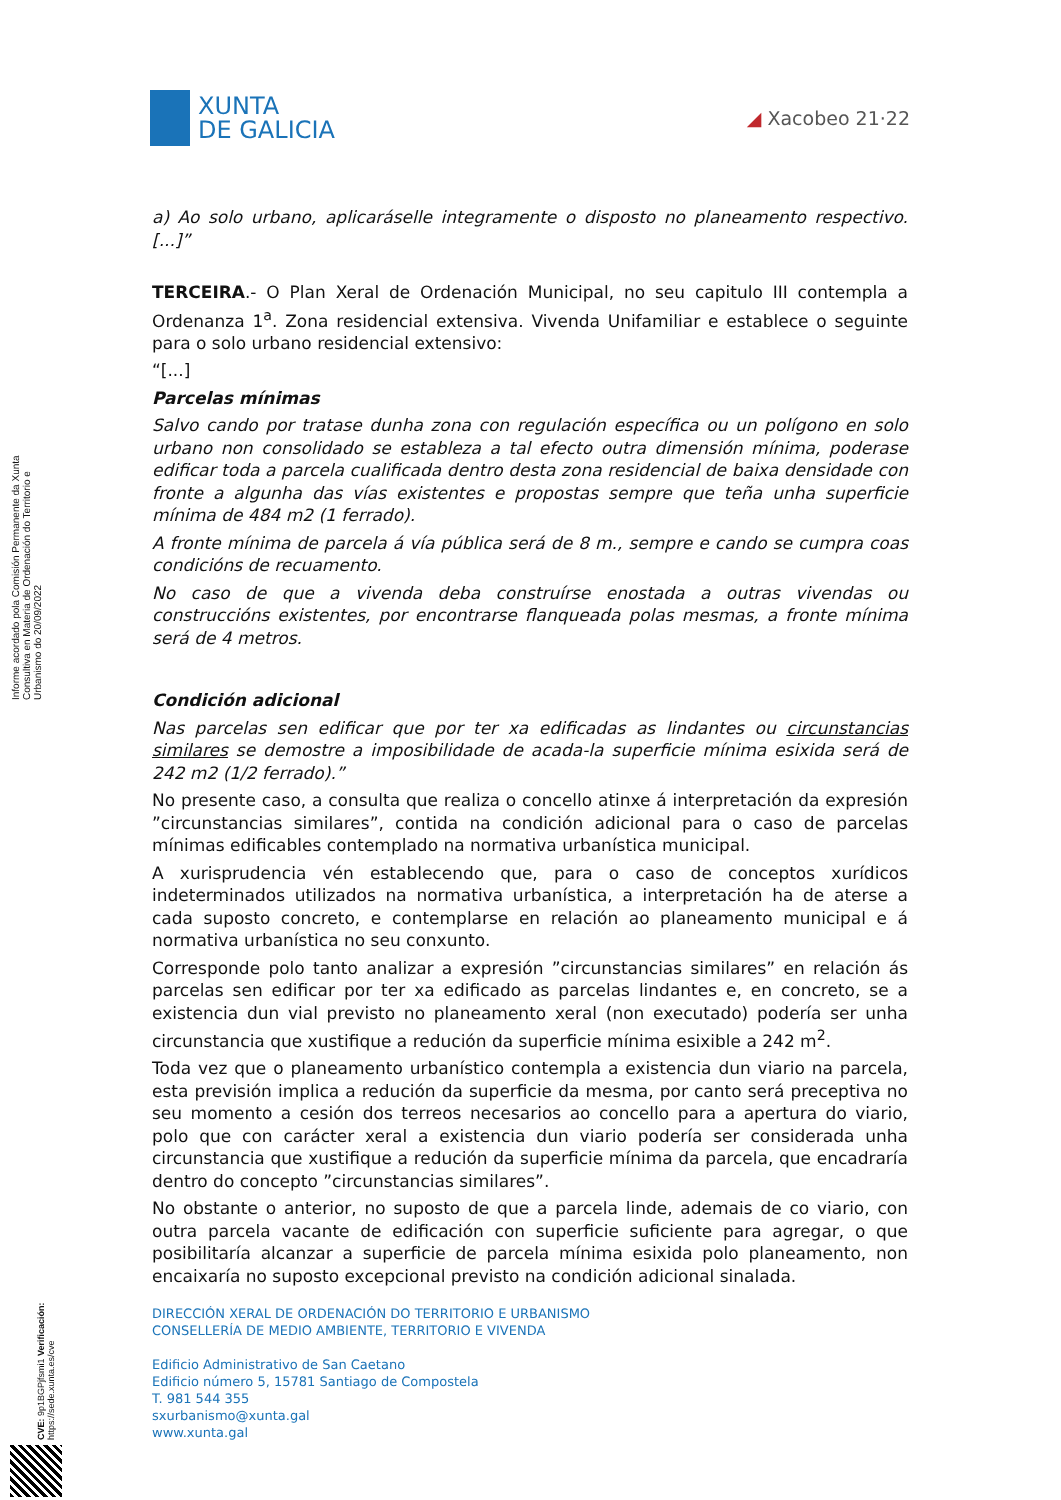XUNTA
DE GALICIA
◢ Xacobeo 21·22
Informe acordado pola Comisión Permanente da Xunta Consultiva en Materia de Ordenación do Territorio e Urbanismo do 20/09/2022
a) Ao solo urbano, aplicaráselle integramente o disposto no planeamento respectivo. [...]”
TERCEIRA.- O Plan Xeral de Ordenación Municipal, no seu capitulo III contempla a Ordenanza 1<sup>a</sup>. Zona residencial extensiva. Vivenda Unifamiliar e establece o seguinte para o solo urbano residencial extensivo:
“[...]
Parcelas mínimas
Salvo cando por tratase dunha zona con regulación específica ou un polígono en solo urbano non consolidado se estableza a tal efecto outra dimensión mínima, poderase edificar toda a parcela cualificada dentro desta zona residencial de baixa densidade con fronte a algunha das vías existentes e propostas sempre que teña unha superficie mínima de 484 m2 (1 ferrado).
A fronte mínima de parcela á vía pública será de 8 m., sempre e cando se cumpra coas condicións de recuamento.
No caso de que a vivenda deba construírse enostada a outras vivendas ou construccións existentes, por encontrarse flanqueada polas mesmas, a fronte mínima será de 4 metros.
Condición adicional
Nas parcelas sen edificar que por ter xa edificadas as lindantes ou circunstancias similares se demostre a imposibilidade de acada-la superficie mínima esixida será de 242 m2 (1/2 ferrado).”
No presente caso, a consulta que realiza o concello atinxe á interpretación da expresión ”circunstancias similares”, contida na condición adicional para o caso de parcelas mínimas edificables contemplado na normativa urbanística municipal.
A xurisprudencia vén establecendo que, para o caso de conceptos xurídicos indeterminados utilizados na normativa urbanística, a interpretación ha de aterse a cada suposto concreto, e contemplarse en relación ao planeamento municipal e á normativa urbanística no seu conxunto.
Corresponde polo tanto analizar a expresión ”circunstancias similares” en relación ás parcelas sen edificar por ter xa edificado as parcelas lindantes e, en concreto, se a existencia dun vial previsto no planeamento xeral (non executado) podería ser unha circunstancia que xustifique a redución da superficie mínima esixible a 242 m<sup>2</sup>.
Toda vez que o planeamento urbanístico contempla a existencia dun viario na parcela, esta previsión implica a redución da superficie da mesma, por canto será preceptiva no seu momento a cesión dos terreos necesarios ao concello para a apertura do viario, polo que con carácter xeral a existencia dun viario podería ser considerada unha circunstancia que xustifique a redución da superficie mínima da parcela, que encadraría dentro do concepto ”circunstancias similares”.
No obstante o anterior, no suposto de que a parcela linde, ademais de co viario, con outra parcela vacante de edificación con superficie suficiente para agregar, o que posibilitaría alcanzar a superficie de parcela mínima esixida polo planeamento, non encaixaría no suposto excepcional previsto na condición adicional sinalada.
CVE: 9p1BGPjfsmi1 Verificación: https://sede.xunta.es/cve
DIRECCIÓN XERAL DE ORDENACIÓN DO TERRITORIO E URBANISMO
CONSELLERÍA DE MEDIO AMBIENTE, TERRITORIO E VIVENDA
Edificio Administrativo de San Caetano
Edificio número 5, 15781 Santiago de Compostela
T. 981 544 355
sxurbanismo@xunta.gal
www.xunta.gal